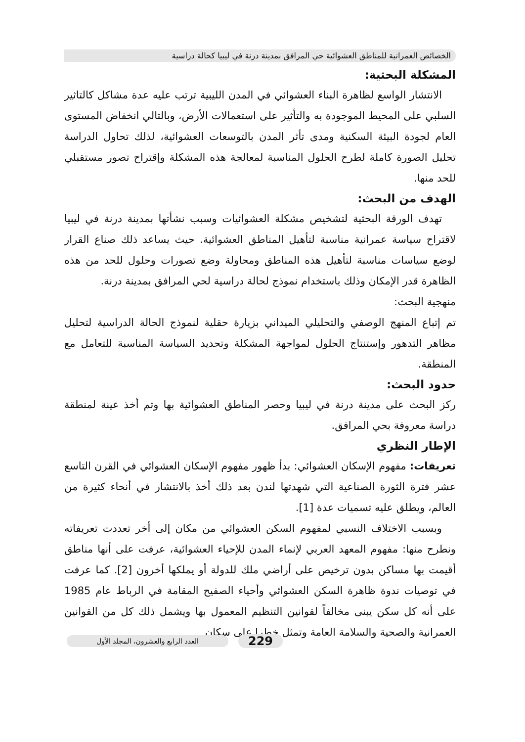الخصائص العمرانية للمناطق العشوائية حي المرافق بمدينة درنة في ليبيا كحالة دراسية
المشكلة البحثية:
الانتشار الواسع لظاهرة البناء العشوائي في المدن الليبية ترتب عليه عدة مشاكل كالتاثير السلبي على المحيط الموجودة به والتأثير على استعمالات الأرض، وبالتالي انخفاض المستوى العام لجودة البيئة السكنية ومدى تأثر المدن بالتوسعات العشوائية، لذلك تحاول الدراسة تحليل الصورة كاملة لطرح الحلول المناسبة لمعالجة هذه المشكلة وإقتراح تصور مستقبلي للحد منها.
الهدف من البحث:
تهدف الورقة البحثية لتشخيص مشكلة العشوائيات وسبب نشأتها بمدينة درنة في ليبيا لاقتراح سياسة عمرانية مناسبة لتأهيل المناطق العشوائية. حيث يساعد ذلك صناع القرار لوضع سياسات مناسبة لتأهيل هذه المناطق ومحاولة وضع تصورات وحلول للحد من هذه الظاهرة قدر الإمكان وذلك باستخدام نموذج لحالة دراسية لحي المرافق بمدينة درنة.
منهجية البحث:
تم إتباع المنهج الوصفي والتحليلي الميداني بزيارة حقلية لنموذج الحالة الدراسية لتحليل مظاهر التدهور وإستنتاج الحلول لمواجهة المشكلة وتحديد السياسة المناسبة للتعامل مع المنطقة.
حدود البحث:
ركز البحث على مدينة درنة في ليبيا وحصر المناطق العشوائية بها وتم أخذ عينة لمنطقة دراسة معروفة بحي المرافق.
الإطار النظري
تعريفات: مفهوم الإسكان العشوائي: بدأ ظهور مفهوم الإسكان العشوائي في القرن التاسع عشر فترة الثورة الصناعية التي شهدتها لندن بعد ذلك أخذ بالانتشار في أنحاء كثيرة من العالم، ويطلق عليه تسميات عدة [1].
وبسبب الاختلاف النسبي لمفهوم السكن العشوائي من مكان إلى أخر تعددت تعريفاته ونطرح منها: مفهوم المعهد العربي لإنماء المدن للإحياء العشوائية، عرفت على أنها مناطق أقيمت بها مساكن بدون ترخيص على أراضي ملك للدولة أو يملكها أخرون [2]. كما عرفت في توصيات ندوة ظاهرة السكن العشوائي وأحياء الصفيح المقامة في الرباط عام 1985 على أنه كل سكن يبنى مخالفاً لقوانين التنظيم المعمول بها ويشمل ذلك كل من القوانين العمرانية والصحية والسلامة العامة وتمثل خطرا على سكان
229 العدد الرابع والعشرون، المجلد الأول